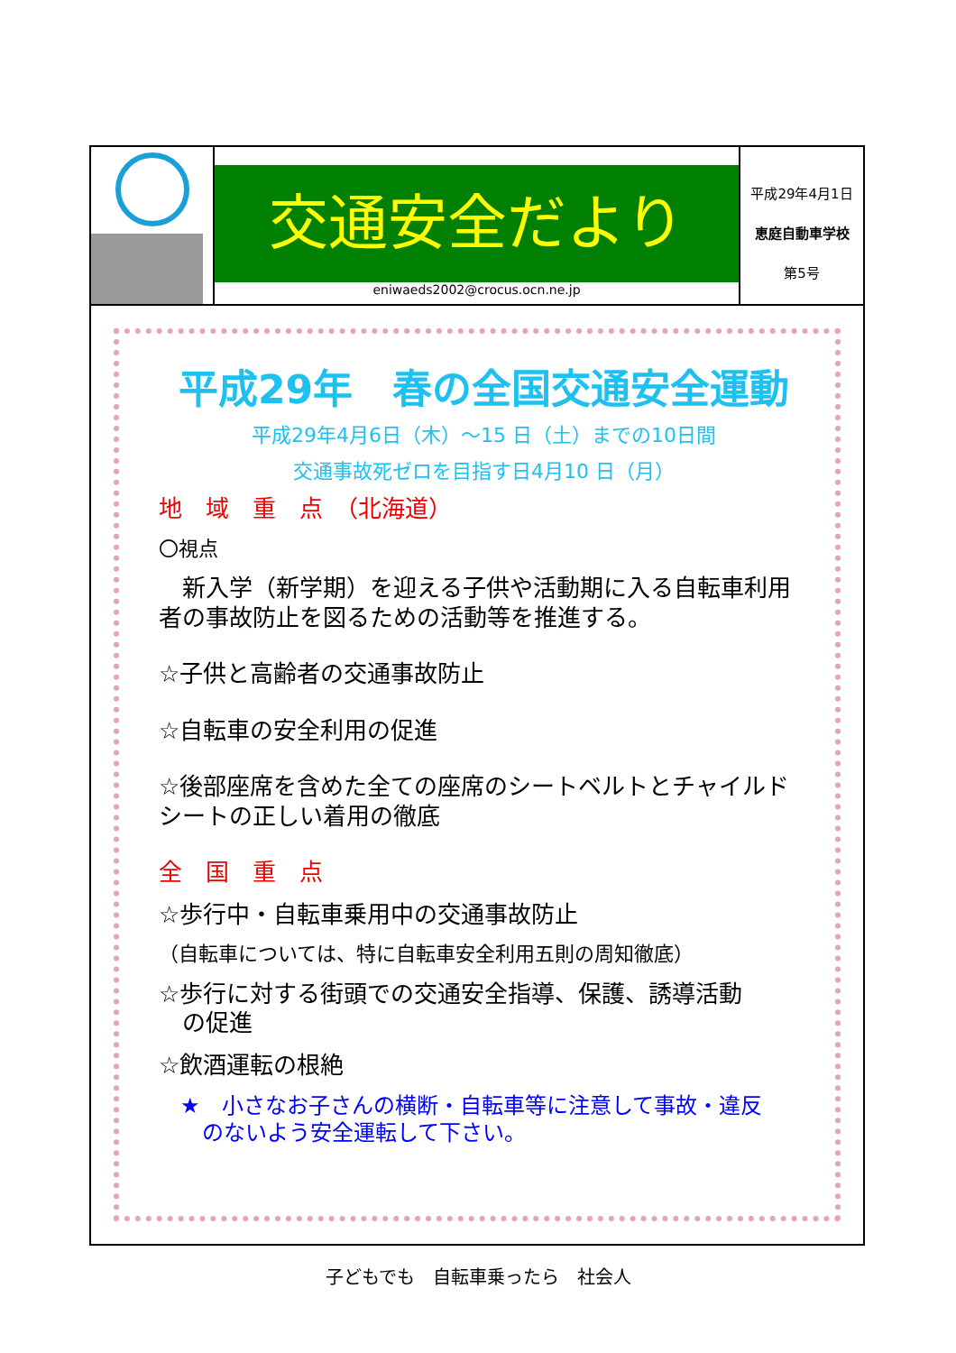| | 交通安全だより eniwaeds2002@crocus.ocn.ne.jp | 平成29年4月1日 恵庭自動車学校 第5号 |
平成29年　春の全国交通安全運動
平成29年4月6日（木）～15 日（土）までの10日間
交通事故死ゼロを目指す日4月10 日（月）
地　域　重　点　（北海道）
〇視点
　新入学（新学期）を迎える子供や活動期に入る自転車利用者の事故防止を図るための活動等を推進する。
☆子供と高齢者の交通事故防止
☆自転車の安全利用の促進
☆後部座席を含めた全ての座席のシートベルトとチャイルドシートの正しい着用の徹底
全　国　重　点
☆歩行中・自転車乗用中の交通事故防止
（自転車については、特に自転車安全利用五則の周知徹底）
☆歩行に対する街頭での交通安全指導、保護、誘導活動
　の促進
☆飲酒運転の根絶
　★　小さなお子さんの横断・自転車等に注意して事故・違反
　　のないよう安全運転して下さい。
子どもでも　自転車乗ったら　社会人